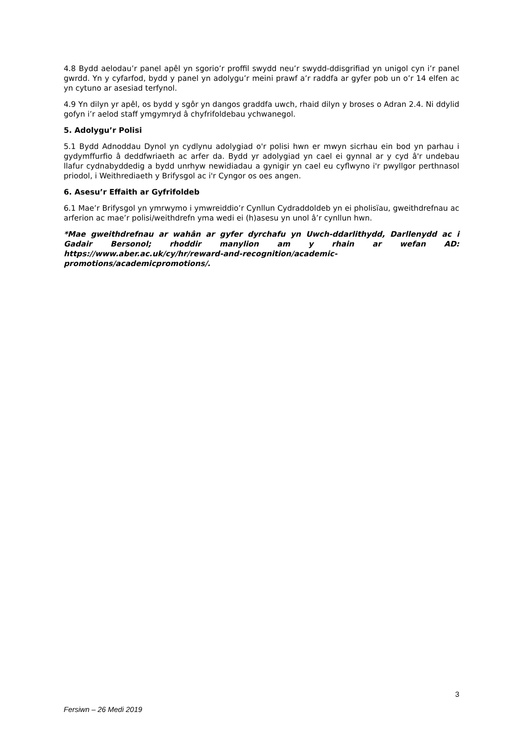4.8 Bydd aelodau’r panel apêl yn sgorio’r proffil swydd neu’r swydd-ddisgrifiad yn unigol cyn i’r panel gwrdd. Yn y cyfarfod, bydd y panel yn adolygu’r meini prawf a’r raddfa ar gyfer pob un o’r 14 elfen ac yn cytuno ar asesiad terfynol.
4.9 Yn dilyn yr apêl, os bydd y sgôr yn dangos graddfa uwch, rhaid dilyn y broses o Adran 2.4. Ni ddylid gofyn i’r aelod staff ymgymryd â chyfrifoldebau ychwanegol.
5. Adolygu’r Polisi
5.1 Bydd Adnoddau Dynol yn cydlynu adolygiad o'r polisi hwn er mwyn sicrhau ein bod yn parhau i gydymffurfio â deddfwriaeth ac arfer da. Bydd yr adolygiad yn cael ei gynnal ar y cyd â'r undebau llafur cydnabyddedig a bydd unrhyw newidiadau a gynigir yn cael eu cyflwyno i'r pwyllgor perthnasol priodol, i Weithrediaeth y Brifysgol ac i'r Cyngor os oes angen.
6. Asesu’r Effaith ar Gyfrifoldeb
6.1 Mae’r Brifysgol yn ymrwymo i ymwreiddio’r Cynllun Cydraddoldeb yn ei pholisïau, gweithdrefnau ac arferion ac mae’r polisi/weithdrefn yma wedi ei (h)asesu yn unol â’r cynllun hwn.
*Mae gweithdrefnau ar wahân ar gyfer dyrchafu yn Uwch-ddarlithydd, Darllenydd ac i Gadair Bersonol; rhoddir manylion am y rhain ar wefan AD: https://www.aber.ac.uk/cy/hr/reward-and-recognition/academic-promotions/academicpromotions/.
3
Fersiwn – 26 Medi 2019